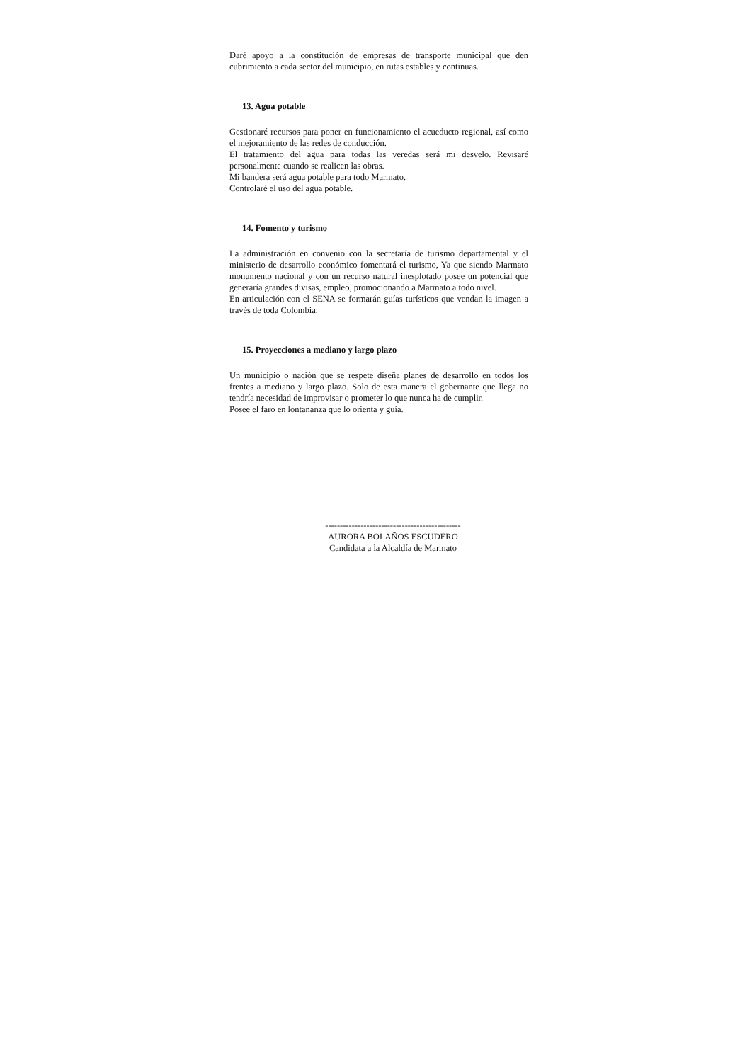Daré apoyo a la constitución de empresas de transporte municipal que den cubrimiento a cada sector del municipio, en rutas estables y continuas.
13. Agua potable
Gestionaré recursos para poner en funcionamiento el acueducto regional, así como el mejoramiento de las redes de conducción.
El tratamiento del agua para todas las veredas será mi desvelo. Revisaré personalmente cuando se realicen las obras.
Mi bandera será agua potable para todo Marmato.
Controlaré el uso del agua potable.
14. Fomento y turismo
La administración en convenio con la secretaría de turismo departamental y el ministerio de desarrollo económico fomentará el turismo, Ya que siendo Marmato monumento nacional y con un recurso natural inesplotado posee un potencial que generaría grandes divisas, empleo, promocionando a Marmato a todo nivel.
En articulación con el SENA se formarán guías turísticos que vendan la imagen a través de toda Colombia.
15. Proyecciones a mediano y largo plazo
Un municipio o nación que se respete diseña planes de desarrollo en todos los frentes a mediano y largo plazo. Solo de esta manera el gobernante que llega no tendría necesidad de improvisar o prometer lo que nunca ha de cumplir.
Posee el faro en lontananza que lo orienta y guía.
----------------------------------------------
AURORA BOLAÑOS ESCUDERO
Candidata a la Alcaldía de Marmato